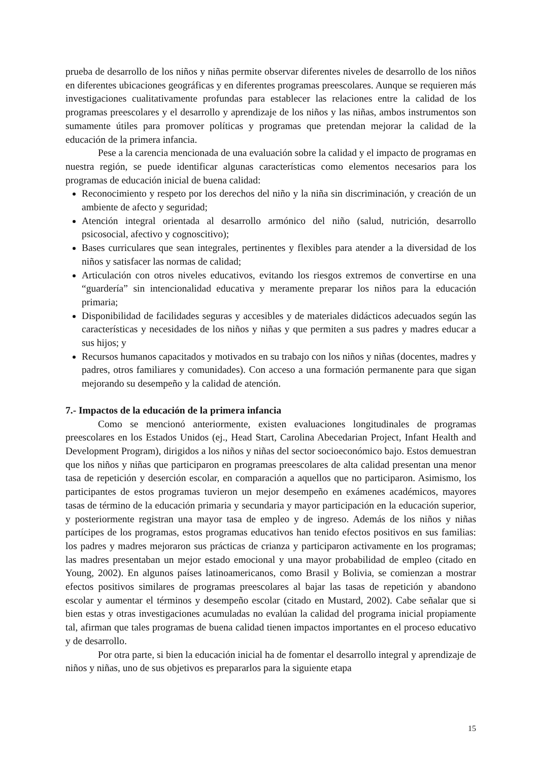prueba de desarrollo de los niños y niñas permite observar diferentes niveles de desarrollo de los niños en diferentes ubicaciones geográficas y en diferentes programas preescolares. Aunque se requieren más investigaciones cualitativamente profundas para establecer las relaciones entre la calidad de los programas preescolares y el desarrollo y aprendizaje de los niños y las niñas, ambos instrumentos son sumamente útiles para promover políticas y programas que pretendan mejorar la calidad de la educación de la primera infancia.
Pese a la carencia mencionada de una evaluación sobre la calidad y el impacto de programas en nuestra región, se puede identificar algunas características como elementos necesarios para los programas de educación inicial de buena calidad:
Reconocimiento y respeto por los derechos del niño y la niña sin discriminación, y creación de un ambiente de afecto y seguridad;
Atención integral orientada al desarrollo armónico del niño (salud, nutrición, desarrollo psicosocial, afectivo y cognoscitivo);
Bases curriculares que sean integrales, pertinentes y flexibles para atender a la diversidad de los niños y satisfacer las normas de calidad;
Articulación con otros niveles educativos, evitando los riesgos extremos de convertirse en una “guardería” sin intencionalidad educativa y meramente preparar los niños para la educación primaria;
Disponibilidad de facilidades seguras y accesibles y de materiales didácticos adecuados según las características y necesidades de los niños y niñas y que permiten a sus padres y madres educar a sus hijos; y
Recursos humanos capacitados y motivados en su trabajo con los niños y niñas (docentes, madres y padres, otros familiares y comunidades). Con acceso a una formación permanente para que sigan mejorando su desempeño y la calidad de atención.
7.- Impactos de la educación de la primera infancia
Como se mencionó anteriormente, existen evaluaciones longitudinales de programas preescolares en los Estados Unidos (ej., Head Start, Carolina Abecedarian Project, Infant Health and Development Program), dirigidos a los niños y niñas del sector socioeconómico bajo. Estos demuestran que los niños y niñas que participaron en programas preescolares de alta calidad presentan una menor tasa de repetición y deserción escolar, en comparación a aquellos que no participaron. Asimismo, los participantes de estos programas tuvieron un mejor desempeño en exámenes académicos, mayores tasas de término de la educación primaria y secundaria y mayor participación en la educación superior, y posteriormente registran una mayor tasa de empleo y de ingreso. Además de los niños y niñas partícipes de los programas, estos programas educativos han tenido efectos positivos en sus familias: los padres y madres mejoraron sus prácticas de crianza y participaron activamente en los programas; las madres presentaban un mejor estado emocional y una mayor probabilidad de empleo (citado en Young, 2002). En algunos países latinoamericanos, como Brasil y Bolivia, se comienzan a mostrar efectos positivos similares de programas preescolares al bajar las tasas de repetición y abandono escolar y aumentar el términos y desempeño escolar (citado en Mustard, 2002). Cabe señalar que si bien estas y otras investigaciones acumuladas no evalúan la calidad del programa inicial propiamente tal, afirman que tales programas de buena calidad tienen impactos importantes en el proceso educativo y de desarrollo.
Por otra parte, si bien la educación inicial ha de fomentar el desarrollo integral y aprendizaje de niños y niñas, uno de sus objetivos es prepararlos para la siguiente etapa
15